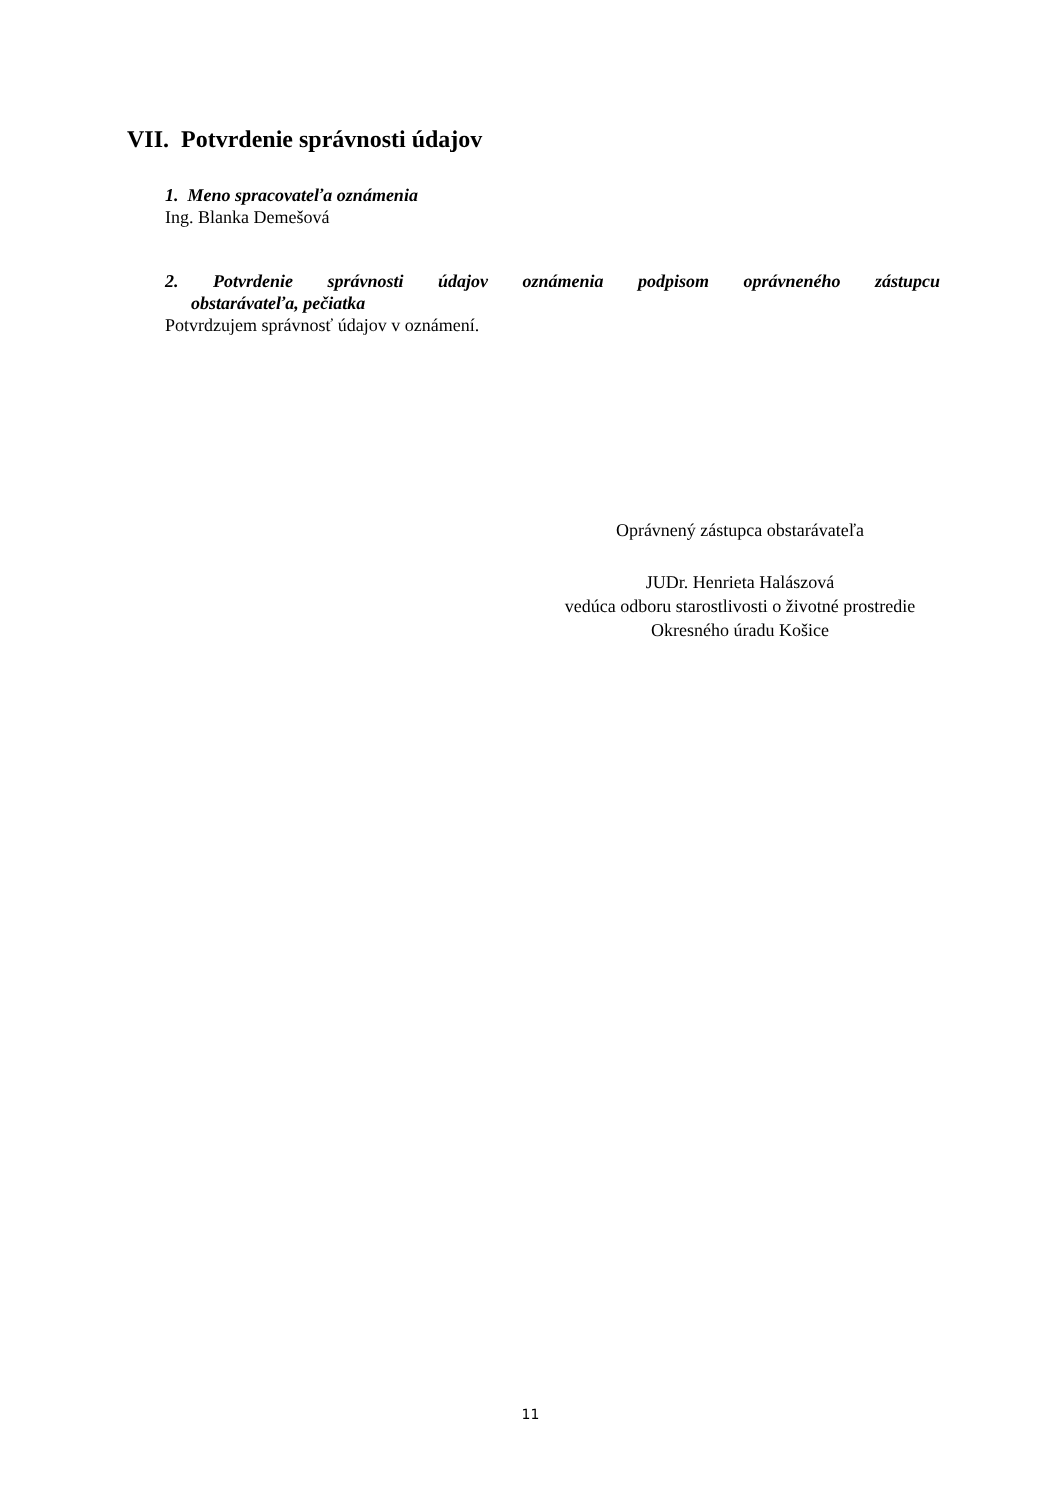VII. Potvrdenie správnosti údajov
1. Meno spracovateľa oznámenia
Ing. Blanka Demešová
2. Potvrdenie správnosti údajov oznámenia podpisom oprávneného zástupcu
obstarávateľa, pečiatka
Potvrdzujem správnosť údajov v oznámení.
Oprávnený zástupca obstarávateľa
JUDr. Henrieta Halászová
vedúca odboru starostlivosti o životné prostredie
Okresného úradu Košice
11